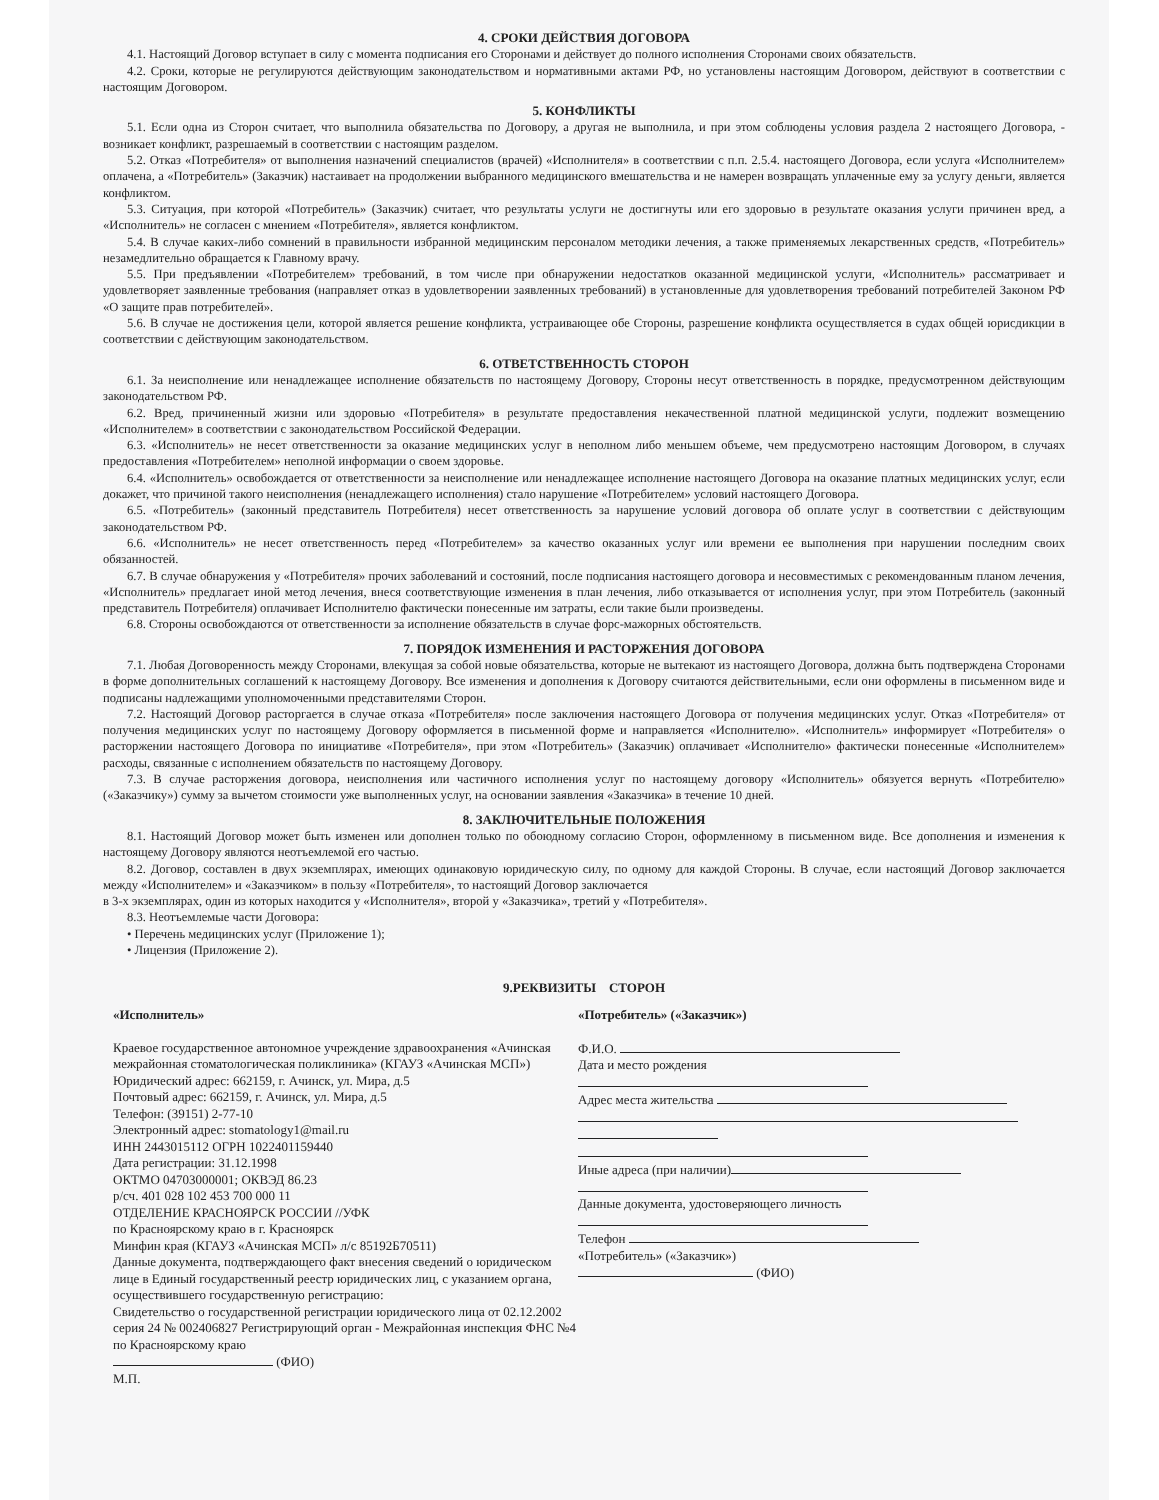4. СРОКИ ДЕЙСТВИЯ ДОГОВОРА
4.1. Настоящий Договор вступает в силу с момента подписания его Сторонами и действует до полного исполнения Сторонами своих обязательств.
4.2. Сроки, которые не регулируются действующим законодательством и нормативными актами РФ, но установлены настоящим Договором, действуют в соответствии с настоящим Договором.
5. КОНФЛИКТЫ
5.1. Если одна из Сторон считает, что выполнила обязательства по Договору, а другая не выполнила, и при этом соблюдены условия раздела 2 настоящего Договора, - возникает конфликт, разрешаемый в соответствии с настоящим разделом.
5.2. Отказ «Потребителя» от выполнения назначений специалистов (врачей) «Исполнителя» в соответствии с п.п. 2.5.4. настоящего Договора, если услуга «Исполнителем» оплачена, а «Потребитель» (Заказчик) настаивает на продолжении выбранного медицинского вмешательства и не намерен возвращать уплаченные ему за услугу деньги, является конфликтом.
5.3. Ситуация, при которой «Потребитель» (Заказчик) считает, что результаты услуги не достигнуты или его здоровью в результате оказания услуги причинен вред, а «Исполнитель» не согласен с мнением «Потребителя», является конфликтом.
5.4. В случае каких-либо сомнений в правильности избранной медицинским персоналом методики лечения, а также применяемых лекарственных средств, «Потребитель» незамедлительно обращается к Главному врачу.
5.5. При предъявлении «Потребителем» требований, в том числе при обнаружении недостатков оказанной медицинской услуги, «Исполнитель» рассматривает и удовлетворяет заявленные требования (направляет отказ в удовлетворении заявленных требований) в установленные для удовлетворения требований потребителей Законом РФ «О защите прав потребителей».
5.6. В случае не достижения цели, которой является решение конфликта, устраивающее обе Стороны, разрешение конфликта осуществляется в судах общей юрисдикции в соответствии с действующим законодательством.
6. ОТВЕТСТВЕННОСТЬ СТОРОН
6.1. За неисполнение или ненадлежащее исполнение обязательств по настоящему Договору, Стороны несут ответственность в порядке, предусмотренном действующим законодательством РФ.
6.2. Вред, причиненный жизни или здоровью «Потребителя» в результате предоставления некачественной платной медицинской услуги, подлежит возмещению «Исполнителем» в соответствии с законодательством Российской Федерации.
6.3. «Исполнитель» не несет ответственности за оказание медицинских услуг в неполном либо меньшем объеме, чем предусмотрено настоящим Договором, в случаях предоставления «Потребителем» неполной информации о своем здоровье.
6.4. «Исполнитель» освобождается от ответственности за неисполнение или ненадлежащее исполнение настоящего Договора на оказание платных медицинских услуг, если докажет, что причиной такого неисполнения (ненадлежащего исполнения) стало нарушение «Потребителем» условий настоящего Договора.
6.5. «Потребитель» (законный представитель Потребителя) несет ответственность за нарушение условий договора об оплате услуг в соответствии с действующим законодательством РФ.
6.6. «Исполнитель» не несет ответственность перед «Потребителем» за качество оказанных услуг или времени ее выполнения при нарушении последним своих обязанностей.
6.7. В случае обнаружения у «Потребителя» прочих заболеваний и состояний, после подписания настоящего договора и несовместимых с рекомендованным планом лечения, «Исполнитель» предлагает иной метод лечения, внеся соответствующие изменения в план лечения, либо отказывается от исполнения услуг, при этом Потребитель (законный представитель Потребителя) оплачивает Исполнителю фактически понесенные им затраты, если такие были произведены.
6.8. Стороны освобождаются от ответственности за исполнение обязательств в случае форс-мажорных обстоятельств.
7. ПОРЯДОК ИЗМЕНЕНИЯ И РАСТОРЖЕНИЯ ДОГОВОРА
7.1. Любая Договоренность между Сторонами, влекущая за собой новые обязательства, которые не вытекают из настоящего Договора, должна быть подтверждена Сторонами в форме дополнительных соглашений к настоящему Договору. Все изменения и дополнения к Договору считаются действительными, если они оформлены в письменном виде и подписаны надлежащими уполномоченными представителями Сторон.
7.2. Настоящий Договор расторгается в случае отказа «Потребителя» после заключения настоящего Договора от получения медицинских услуг. Отказ «Потребителя» от получения медицинских услуг по настоящему Договору оформляется в письменной форме и направляется «Исполнителю». «Исполнитель» информирует «Потребителя» о расторжении настоящего Договора по инициативе «Потребителя», при этом «Потребитель» (Заказчик) оплачивает «Исполнителю» фактически понесенные «Исполнителем» расходы, связанные с исполнением обязательств по настоящему Договору.
7.3. В случае расторжения договора, неисполнения или частичного исполнения услуг по настоящему договору «Исполнитель» обязуется вернуть «Потребителю» («Заказчику») сумму за вычетом стоимости уже выполненных услуг, на основании заявления «Заказчика» в течение 10 дней.
8. ЗАКЛЮЧИТЕЛЬНЫЕ ПОЛОЖЕНИЯ
8.1. Настоящий Договор может быть изменен или дополнен только по обоюдному согласию Сторон, оформленному в письменном виде. Все дополнения и изменения к настоящему Договору являются неотъемлемой его частью.
8.2. Договор, составлен в двух экземплярах, имеющих одинаковую юридическую силу, по одному для каждой Стороны. В случае, если настоящий Договор заключается между «Исполнителем» и «Заказчиком» в пользу «Потребителя», то настоящий Договор заключается
в 3-х экземплярах, один из которых находится у «Исполнителя», второй у «Заказчика», третий у «Потребителя».
8.3. Неотъемлемые части Договора:
• Перечень медицинских услуг (Приложение 1);
• Лицензия (Приложение 2).
9.РЕКВИЗИТЫ СТОРОН
«Исполнитель»
Краевое государственное автономное учреждение здравоохранения «Ачинская межрайонная стоматологическая поликлиника» (КГАУЗ «Ачинская МСП»)
Юридический адрес: 662159, г. Ачинск, ул. Мира, д.5
Почтовый адрес: 662159, г. Ачинск, ул. Мира, д.5
Телефон: (39151) 2-77-10
Электронный адрес: stomatology1@mail.ru
ИНН 2443015112 ОГРН 1022401159440
Дата регистрации: 31.12.1998
ОКТМО 04703000001; ОКВЭД 86.23
р/сч. 401 028 102 453 700 000 11
ОТДЕЛЕНИЕ КРАСНОЯРСК РОССИИ //УФК
по Красноярскому краю в г. Красноярск
Минфин края (КГАУЗ «Ачинская МСП» л/с 85192Б70511)
Данные документа, подтверждающего факт внесения сведений о юридическом лице в Единый государственный реестр юридических лиц, с указанием органа, осуществившего государственную регистрацию:
Свидетельство о государственной регистрации юридического лица от 02.12.2002 серия 24 № 002406827 Регистрирующий орган - Межрайонная инспекция ФНС №4 по Красноярскому краю
(ФИО)
М.П.
«Потребитель» («Заказчик»)
Ф.И.О.
Дата и место рождения
Адрес места жительства
Иные адреса (при наличии)
Данные документа, удостоверяющего личность
Телефон
«Потребитель» («Заказчик»)
(ФИО)